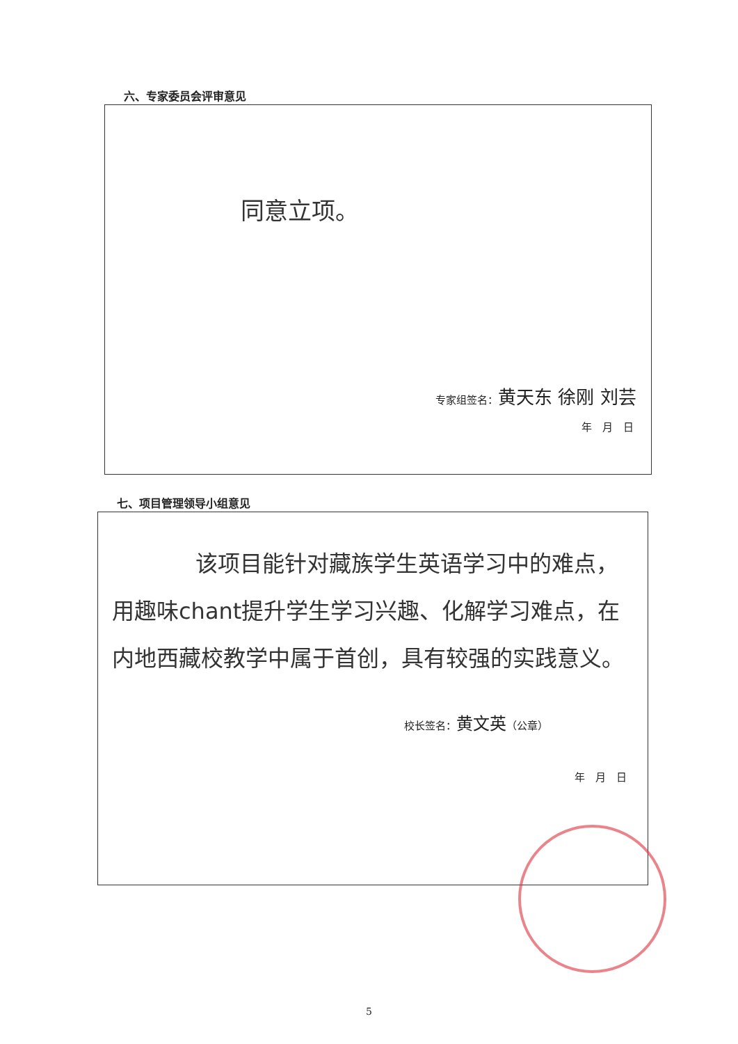六、专家委员会评审意见
同意立项。
专家组签名：黄天东 徐刚 刘芸
年　月　日
七、项目管理领导小组意见
该项目能针对藏族学生英语学习中的难点，用趣味chant提升学生学习兴趣、化解学习难点，在内地西藏校教学中属于首创，具有较强的实践意义。
校长签名：黄文英（公章）
年　月　日
5